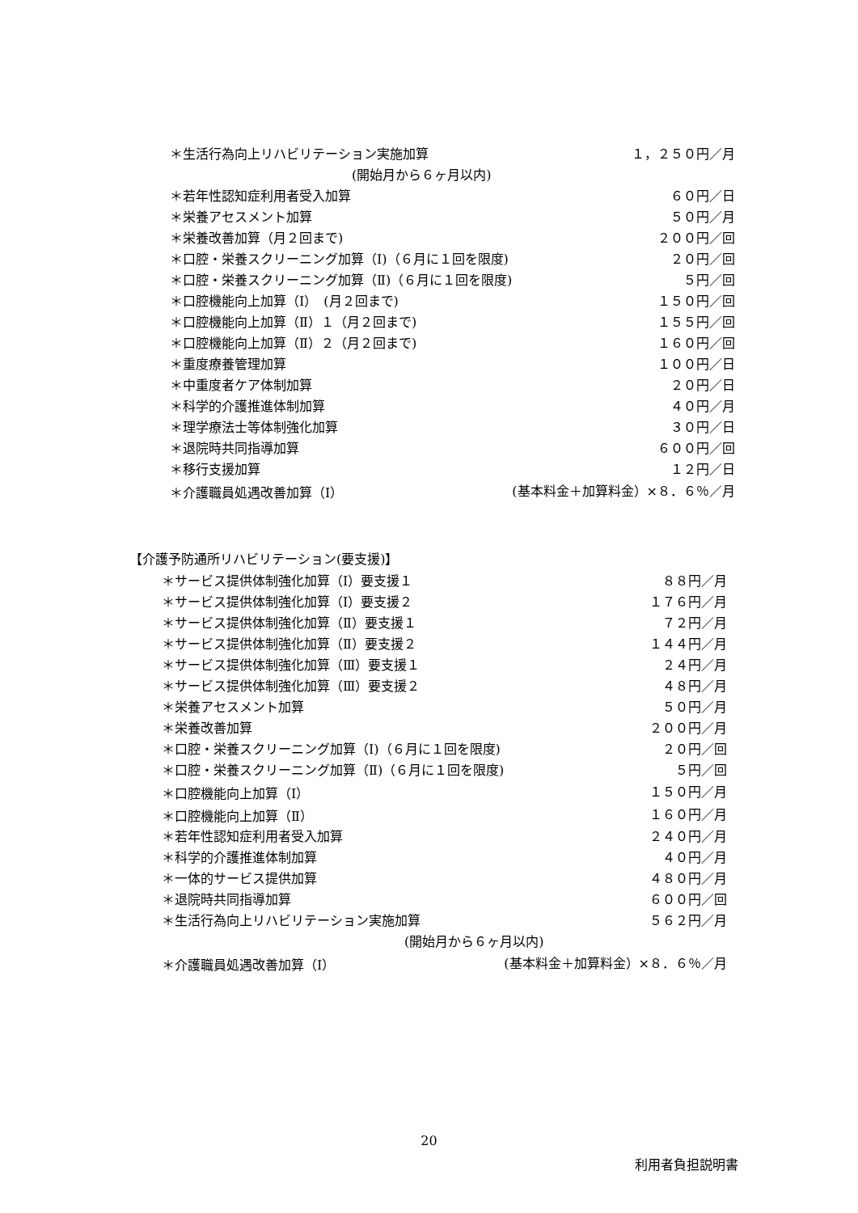| ＊生活行為向上リハビリテーション実施加算 | １，２５０円／月 |
| (開始月から６ヶ月以内) | |
| ＊若年性認知症利用者受入加算 | ６０円／日 |
| ＊栄養アセスメント加算 | ５０円／月 |
| ＊栄養改善加算（月２回まで) | ２００円／回 |
| ＊口腔・栄養スクリーニング加算（Ⅰ)（６月に１回を限度) | ２０円／回 |
| ＊口腔・栄養スクリーニング加算（Ⅱ)（６月に１回を限度) | ５円／回 |
| ＊口腔機能向上加算（Ⅰ） (月２回まで) | １５０円／回 |
| ＊口腔機能向上加算（Ⅱ）１（月２回まで) | １５５円／回 |
| ＊口腔機能向上加算（Ⅱ）２（月２回まで) | １６０円／回 |
| ＊重度療養管理加算 | １００円／日 |
| ＊中重度者ケア体制加算 | ２０円／日 |
| ＊科学的介護推進体制加算 | ４０円／月 |
| ＊理学療法士等体制強化加算 | ３０円／日 |
| ＊退院時共同指導加算 | ６００円／回 |
| ＊移行支援加算 | １２円／日 |
| ＊介護職員処遇改善加算（Ⅰ） | (基本料金＋加算料金）×８．６％／月 |
【介護予防通所リハビリテーション(要支援)】
| ＊サービス提供体制強化加算（Ⅰ）要支援１ | ８８円／月 |
| ＊サービス提供体制強化加算（Ⅰ）要支援２ | １７６円／月 |
| ＊サービス提供体制強化加算（Ⅱ）要支援１ | ７２円／月 |
| ＊サービス提供体制強化加算（Ⅱ）要支援２ | １４４円／月 |
| ＊サービス提供体制強化加算（Ⅲ）要支援１ | ２４円／月 |
| ＊サービス提供体制強化加算（Ⅲ）要支援２ | ４８円／月 |
| ＊栄養アセスメント加算 | ５０円／月 |
| ＊栄養改善加算 | ２００円／月 |
| ＊口腔・栄養スクリーニング加算（Ⅰ)（６月に１回を限度) | ２０円／回 |
| ＊口腔・栄養スクリーニング加算（Ⅱ)（６月に１回を限度) | ５円／回 |
| ＊口腔機能向上加算（Ⅰ） | １５０円／月 |
| ＊口腔機能向上加算（Ⅱ） | １６０円／月 |
| ＊若年性認知症利用者受入加算 | ２４０円／月 |
| ＊科学的介護推進体制加算 | ４０円／月 |
| ＊一体的サービス提供加算 | ４８０円／月 |
| ＊退院時共同指導加算 | ６００円／回 |
| ＊生活行為向上リハビリテーション実施加算 | ５６２円／月 |
| (開始月から６ヶ月以内) | |
| ＊介護職員処遇改善加算（Ⅰ） | (基本料金＋加算料金）×８．６％／月 |
20
利用者負担説明書